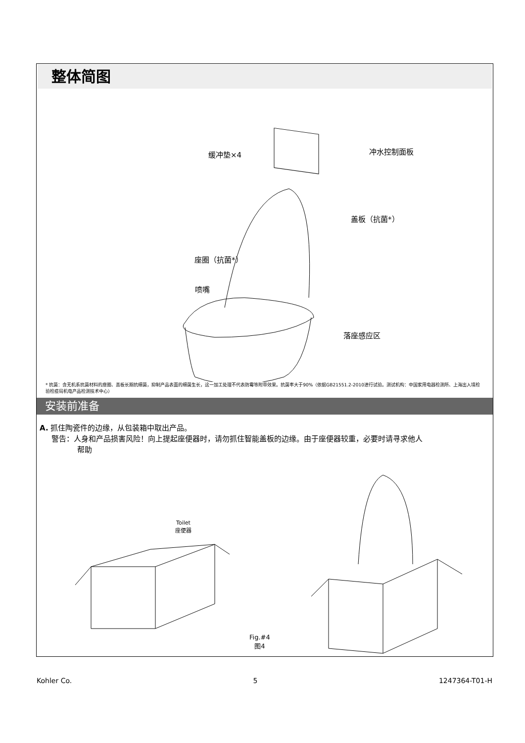整体简图
缓冲垫×4 冲水控制面板
盖板（抗菌*）
座圈（抗菌*）
喷嘴
落座感应区
* 抗菌：含无机系抗菌材料的座圈、盖板长期抗细菌，抑制产品表面的细菌生长，这一加工处理不代表防霉等附带效果。抗菌率大于90%（依据GB21551.2-2010进行试验。测试机构：中国家用电器检测所、上海出入境检验检疫局机电产品检测技术中心）
安装前准备
A. 抓住陶瓷件的边缘，从包装箱中取出产品。
警告：人身和产品损害风险！向上提起座便器时，请勿抓住智能盖板的边缘。由于座便器较重，必要时请寻求他人
帮助
Toilet
座便器
Fig.#4
图4
Kohler Co. 5 1247364-T01-H